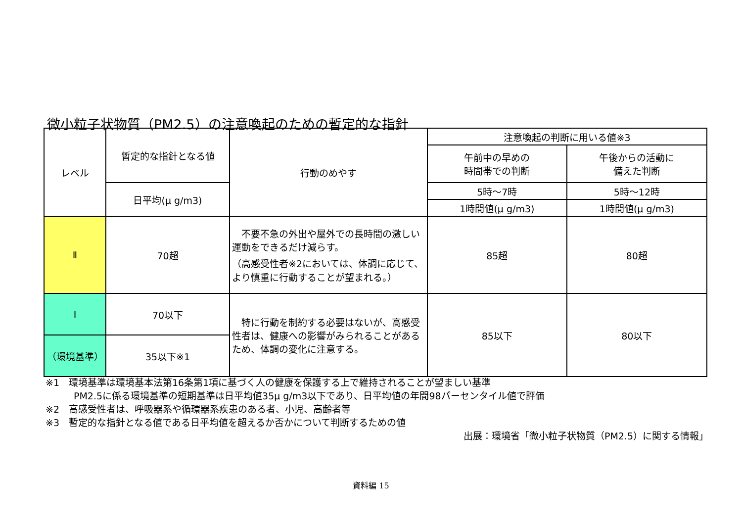微小粒子状物質（PM2.5）の注意喚起のための暫定的な指針
| レベル | 暫定的な指針となる値 | 行動のめやす | 注意喚起の判断に用いる値※3 | |
| --- | --- | --- | --- | --- |
| | | | 午前中の早めの 時間帯での判断 | 午後からの活動に 備えた判断 |
| | 日平均(μ g/m3) | | 5時～7時 | 5時～12時 |
| | | | 1時間値(μ g/m3) | 1時間値(μ g/m3) |
| Ⅱ | 70超 | 不要不急の外出や屋外での長時間の激しい運動をできるだけ減らす。 （高感受性者※2においては、体調に応じて、より慎重に行動することが望まれる。） | 85超 | 80超 |
| Ⅰ | 70以下 | 特に行動を制約する必要はないが、高感受性者は、健康への影響がみられることがあるため、体調の変化に注意する。 | 85以下 | 80以下 |
| （環境基準） | 35以下※1 | | | |
※1　環境基準は環境基本法第16条第1項に基づく人の健康を保護する上で維持されることが望ましい基準
　　　PM2.5に係る環境基準の短期基準は日平均値35μ g/m3以下であり、日平均値の年間98パーセンタイル値で評価
※2　高感受性者は、呼吸器系や循環器系疾患のある者、小児、高齢者等
※3　暫定的な指針となる値である日平均値を超えるか否かについて判断するための値
出展：環境省「微小粒子状物質（PM2.5）に関する情報」
資料編 15